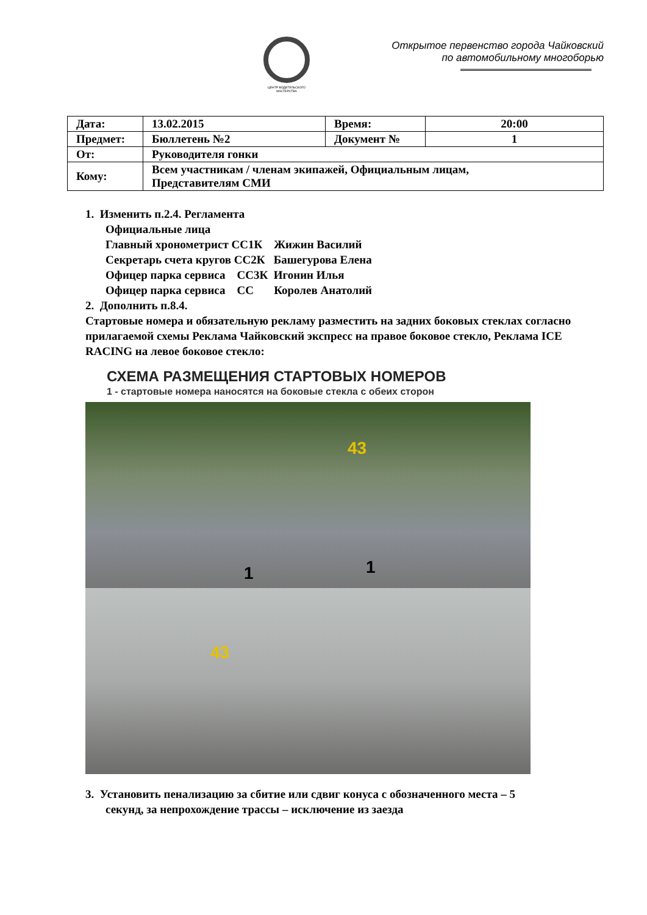ЦЕНТР ВОДИТЕЛЬСКОГО МАСТЕРСТВА
Открытое первенство города Чайковский
по автомобильному многоборью
| Дата: | 13.02.2015 | Время: | 20:00 |
| Предмет: | Бюллетень №2 | Документ № | 1 |
| От: | Руководителя гонки | | |
| Кому: | Всем участникам / членам экипажей, Официальным лицам, Представителям СМИ | | |
1. Изменить п.2.4. Регламента
Официальные лица
Главный хронометрист СС1К Жижин Василий
Секретарь счета кругов СС2К Башегурова Елена
Офицер парка сервиса СС3К Игонин Илья
Офицер парка сервиса СС Королев Анатолий
2. Дополнить п.8.4.
Стартовые номера и обязательную рекламу разместить на задних боковых стеклах согласно прилагаемой схемы Реклама Чайковский экспресс на правое боковое стекло, Реклама ICE RACING на левое боковое стекло:
СХЕМА РАЗМЕЩЕНИЯ СТАРТОВЫХ НОМЕРОВ
1 - стартовые номера наносятся на боковые стекла с обеих сторон
43
1 1
43
3. Установить пенализацию за сбитие или сдвиг конуса с обозначенного места – 5
секунд, за непрохождение трассы – исключение из заезда